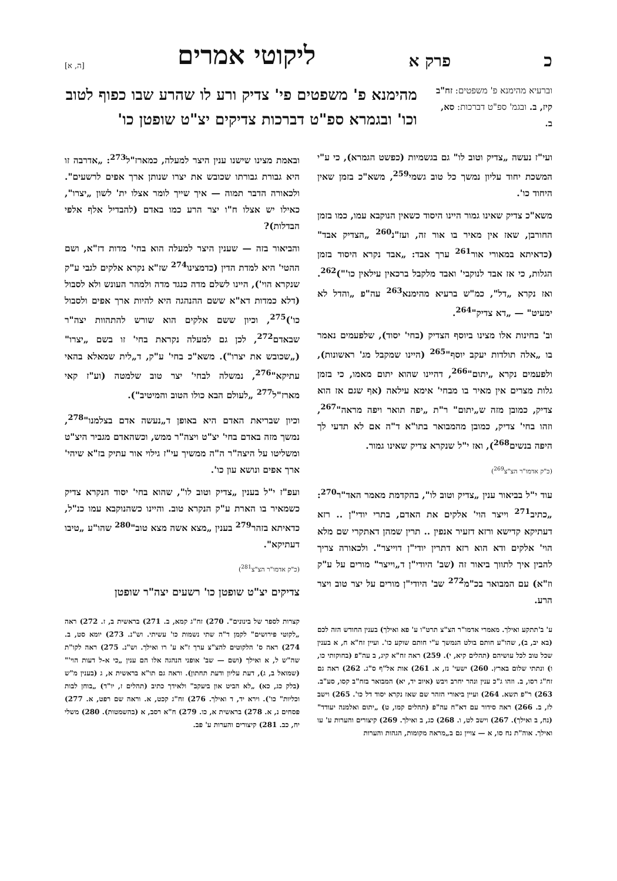כפרק א ליקוטי אמרים [ה, א]
וברעיא מהימנא פ' משפטים: זח"ב קיז, ב. ובגמ' ספ"ט דברכות: סא, ב.
מהימנא פ' משפטים פי' צדיק ורע לו שהרע שבו כפוף לטוב וכו' ובגמרא ספ"ט דברכות צדיקים יצ"ט שופטן כו'
ועי"ז נעשה „צדיק וטוב לו" גם בגשמיות (כפשט הגמרא), כי ע"י המשכת יחוד עליון נמשך כל טוב גשמי<sup>259</sup>, משא"כ בזמן שאין היחוד כו'.
משא"כ צדיק שאינו גמור היינו היסוד כשאין הנוקבא עמו, כמו בזמן החורבן, שאז אין מאיר בו אור זה, ועז"נ<sup>260</sup> „הצדיק אבד" (כדאיתא במאורי אור<sup>261</sup> ערך אבד: „אבד נקרא היסוד בזמן הגלות, כי אז אבד לנוקבי' ואבד מלקבל ברכאין עילאין כו'")<sup>262</sup>. ואז נקרא „דל", כמ"ש ברעיא מהימנא<sup>263</sup> עה"פ „והדל לא ימעיט" — „דא צדיק"<sup>264</sup>.
וב' בחינות אלו מצינו ביוסף הצדיק (בחי' יסוד), שלפעמים נאמר בו „אלה תולדות יעקב יוסף"<sup>265</sup> (היינו שמקבל מג' ראשונות), ולפעמים נקרא „יתום"<sup>266</sup>, דהיינו שהוא יתום מאמו, כי בזמן גלות מצרים אין מאיר בו מבחי' אימא עילאה (אף שגם אז הוא צדיק, כמובן מזה ש„יתום" ר"ת „יפה תואר ויפה מראה"<sup>267</sup>, וזהו בחי' צדיק, כמובן מהמבואר בתו"א ד"ה אם לא תדעי לך היפה בנשים<sup>268</sup>), ואז י"ל שנקרא צדיק שאינו גמור.
(כ"ק אדמו"ר הצ"צ<sup>269</sup>)
עוד י"ל בביאור ענין „צדיק וטוב לו", בהקדמת מאמר האד"ר<sup>270</sup>: „כתיב<sup>271</sup> וייצר הוי' אלקים את האדם, בתרי יודי"ן .. רזא דעתיקא קדישא ורזא דזעיר אנפין .. תרין שמהן דאתקרי שם מלא הוי' אלקים ודא הוא רזא דתרין יודי"ן דוייצר". ולכאורה צריך להבין איך לתווך ביאור זה (שב' היודי"ן ד„וייצר" מורים על ע"ק וז"א) עם המבואר בכ"מ<sup>272</sup> שב' היודי"ן מורים על יצר טוב ויצר הרע.
ע' ב'תתקע ואילך. מאמרי אדמו"ר הצ"צ תרט"ו ע' פא ואילך) בענין החודש הזה לכם (בא יב, ב), שהו"ע חותם בולט הנמשך ע"י חותם שוקע כו'. ועיין זח"א ח, א בענין שכל טוב לכל עושיהם (תהלים קיא, י). 259) ראה זח"א קיג, ב עה"פ (בחוקותי כו, ו) ונתתי שלום בארץ. 260) ישעי' נז, א. 261) אות אל"ף ס"ג. 262) ראה גם זח"ג רסו, ב. וזהו ג"כ ענין ונהר יחרב ויבש (איוב יד, יא) המבואר בזח"ב קסו, סע"ב. 263) ר"פ תשא. 264) ועיין ביאורי הזהר שם שאז נקרא יסוד דל כו'. 265) וישב לז, ב. 266) ראה סידור עם דא"ח עה"פ (תהלים קמו, ט) „יתום ואלמנה יעודד" (נח, ב ואילך). 267) וישב לט, ו. 268) כג, ב ואילך. 269) קיצורים והערות ע' עו ואילך. אוה"ת נח סו, א — צויין גם ב„מראה מקומות, הגהות והערות
ובאמת מצינו שישנו ענין היצר למעלה, כמארז"ל<sup>273</sup>: „אדרבה זו היא גבורת גבורתו שכובש את יצרו שנותן ארך אפים לרשעים". ולכאורה הדבר תמוה — איך שייך לומר אצלו ית' לשון „יצרו", כאילו יש אצלו ח"ו יצר הרע כמו באדם (להבדיל אלף אלפי הבדלות)?
והביאור בזה — שענין היצר למעלה הוא בחי' מדות דז"א, ושם ההטי' היא למדת הדין (כדמצינו<sup>274</sup> שז"א נקרא אלקים לגבי ע"ק שנקרא הוי'), היינו לשלם מדה כנגד מדה ולמהר העונש ולא לסבול (דלא כמדות דא"א ששם ההנהגה היא להיות ארך אפים ולסבול כו')<sup>275</sup>, וכיון ששם אלקים הוא שורש להתהוות יצה"ר שבאדם<sup>272</sup>, לכן גם למעלה נקראת בחי' זו בשם „יצרו" („שכובש את יצרו"). משא"כ בחי' ע"ק, ד„לית שמאלא בהאי עתיקא"<sup>276</sup>, נמשלה לבחי' יצר טוב שלמטה (וע"ז קאי מארז"ל<sup>277</sup> „לעולם הבא כולו הטוב והמיטיב").
וכיון שבריאת האדם היא באופן ד„נעשה אדם בצלמנו"<sup>278</sup>, נמשך מזה באדם בחי' יצ"ט ויצה"ר ממש, וכשהאדם מגביר היצ"ט ומשליטו על היצה"ר ה"ה ממשיך עי"ז גילוי אור עתיק בז"א שיהי' ארך אפים ונושא עון כו'.
ועפ"ז י"ל בענין „צדיק וטוב לו", שהוא בחי' יסוד הנקרא צדיק כשמאיר בו הארת ע"ק הנקרא טוב. והיינו כשהנוקבא עמו כנ"ל, כדאיתא בזהר<sup>279</sup> בענין „מצא אשה מצא טוב"<sup>280</sup> שהו"ע „טיבו דעתיקא".
(כ"ק אדמו"ר הצ"צ<sup>281</sup>)
צדיקים יצ"ט שופטן כו' רשעים יצה"ר שופטן
קצרות לספר של בינונים". 270) זח"ג קמא, ב. 271) בראשית ב, ז. 272) ראה „לקוטי פירושים" לקמן ד"ה שתי נשמות כו' עשיתי. וש"נ. 273) יומא סט, ב. 274) ראה ס' הלקוטים להצ"צ ערך ז"א ע' רו ואילך. וש"נ. 275) ראה לקו"ת שה"ש ל, א ואילך (ושם — שב' אופני הנהגה אלו הם ענין „כי א-ל דעות הוי'" (שמואל ב, ג), דעת עליון ודעת תחתון). וראה גם תו"א בראשית א, ג (בענין מ"ש (בלק כג, כא) „לא הביט און ביעקב" ולאידך כתיב (תהלים ז, יו"ד) „בוחן לבות וכליות" כו'). וירא יד, ד ואילך. 276) זח"ג קכט, א. וראה שם רפט, א. 277) פסחים נ, א. 278) בראשית א, כו. 279) ח"א רסב, א (בהשמטות). 280) משלי יח, כב. 281) קיצורים והערות ע' פב.